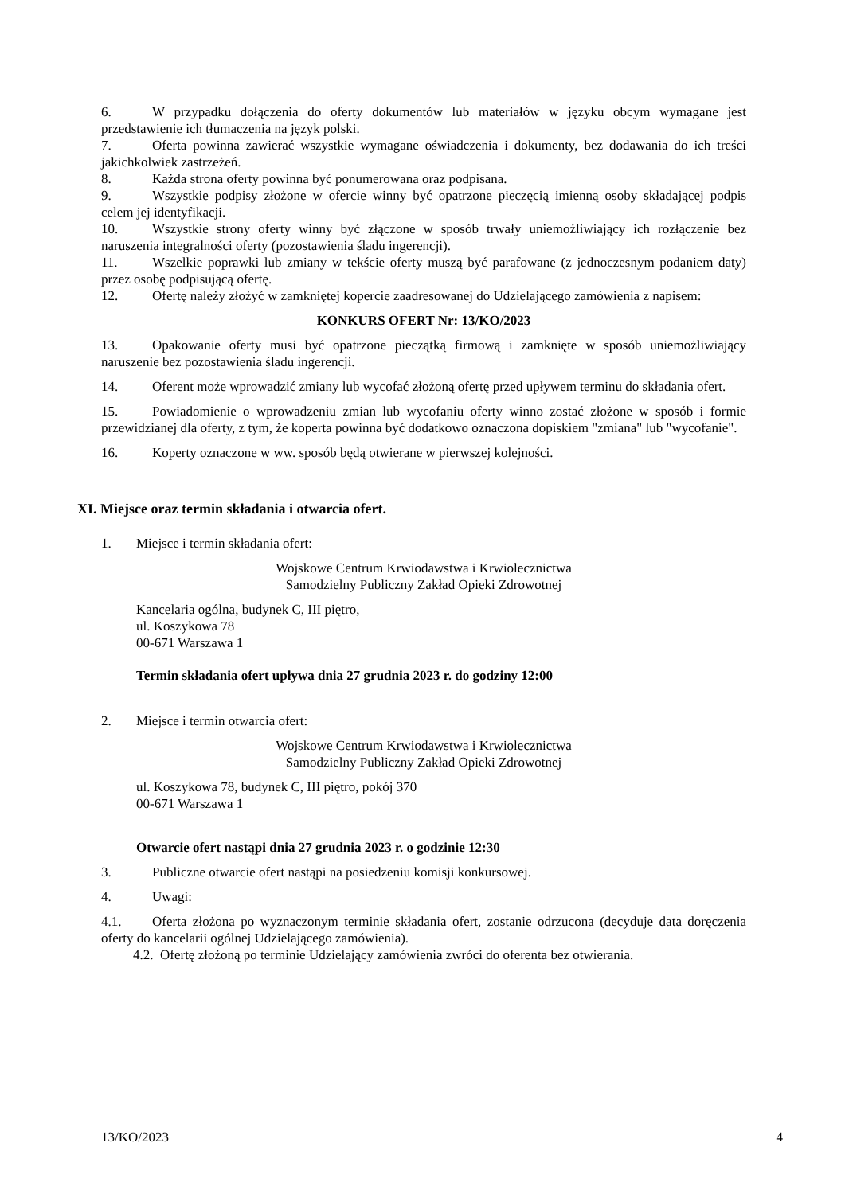6. W przypadku dołączenia do oferty dokumentów lub materiałów w języku obcym wymagane jest przedstawienie ich tłumaczenia na język polski.
7. Oferta powinna zawierać wszystkie wymagane oświadczenia i dokumenty, bez dodawania do ich treści jakichkolwiek zastrzeżeń.
8. Każda strona oferty powinna być ponumerowana oraz podpisana.
9. Wszystkie podpisy złożone w ofercie winny być opatrzone pieczęcią imienną osoby składającej podpis celem jej identyfikacji.
10. Wszystkie strony oferty winny być złączone w sposób trwały uniemożliwiający ich rozłączenie bez naruszenia integralności oferty (pozostawienia śladu ingerencji).
11. Wszelkie poprawki lub zmiany w tekście oferty muszą być parafowane (z jednoczesnym podaniem daty) przez osobę podpisującą ofertę.
12. Ofertę należy złożyć w zamkniętej kopercie zaadresowanej do Udzielającego zamówienia z napisem:
KONKURS OFERT Nr: 13/KO/2023
13. Opakowanie oferty musi być opatrzone pieczątką firmową i zamknięte w sposób uniemożliwiający naruszenie bez pozostawienia śladu ingerencji.
14. Oferent może wprowadzić zmiany lub wycofać złożoną ofertę przed upływem terminu do składania ofert.
15. Powiadomienie o wprowadzeniu zmian lub wycofaniu oferty winno zostać złożone w sposób i formie przewidzianej dla oferty, z tym, że koperta powinna być dodatkowo oznaczona dopiskiem "zmiana" lub "wycofanie".
16. Koperty oznaczone w ww. sposób będą otwierane w pierwszej kolejności.
XI. Miejsce oraz termin składania i otwarcia ofert.
1. Miejsce i termin składania ofert:
Wojskowe Centrum Krwiodawstwa i Krwiolecznictwa
Samodzielny Publiczny Zakład Opieki Zdrowotnej
Kancelaria ogólna, budynek C, III piętro,
ul. Koszykowa 78
00-671 Warszawa 1
Termin składania ofert upływa dnia 27 grudnia 2023 r. do godziny 12:00
2. Miejsce i termin otwarcia ofert:
Wojskowe Centrum Krwiodawstwa i Krwiolecznictwa
Samodzielny Publiczny Zakład Opieki Zdrowotnej
ul. Koszykowa 78, budynek C, III piętro, pokój 370
00-671 Warszawa 1
Otwarcie ofert nastąpi dnia 27 grudnia 2023 r. o godzinie 12:30
3. Publiczne otwarcie ofert nastąpi na posiedzeniu komisji konkursowej.
4. Uwagi:
4.1. Oferta złożona po wyznaczonym terminie składania ofert, zostanie odrzucona (decyduje data doręczenia oferty do kancelarii ogólnej Udzielającego zamówienia).
4.2. Ofertę złożoną po terminie Udzielający zamówienia zwróci do oferenta bez otwierania.
13/KO/2023 4